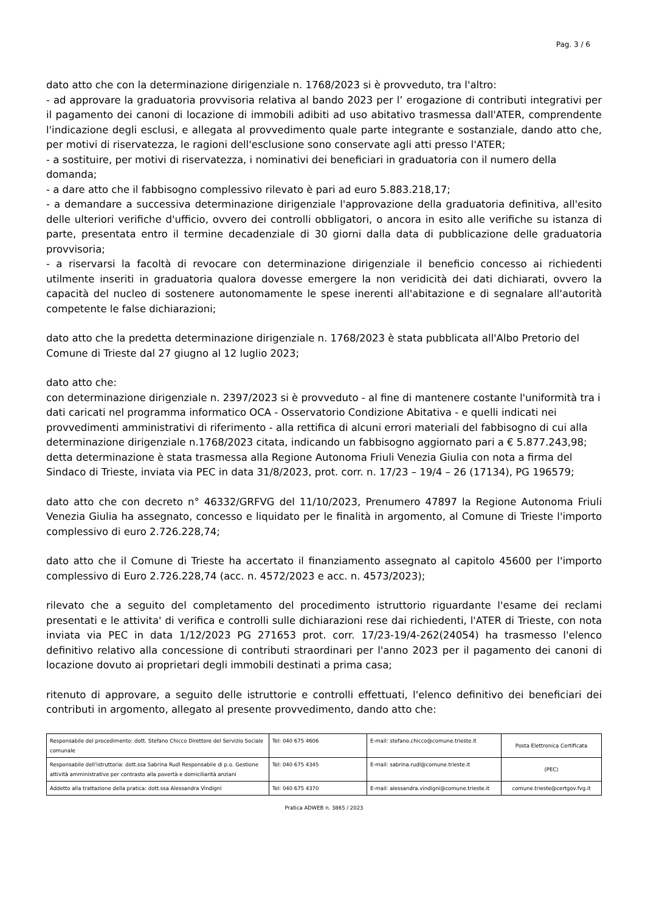Pag. 3 / 6
dato atto che con la determinazione dirigenziale n. 1768/2023 si è provveduto, tra l'altro:
- ad approvare la graduatoria provvisoria relativa al bando 2023 per l’ erogazione di contributi integrativi per il pagamento dei canoni di locazione di immobili adibiti ad uso abitativo trasmessa dall'ATER, comprendente l'indicazione degli esclusi, e allegata al provvedimento quale parte integrante e sostanziale, dando atto che, per motivi di riservatezza, le ragioni dell'esclusione sono conservate agli atti presso l'ATER;
- a sostituire, per motivi di riservatezza, i nominativi dei beneficiari in graduatoria con il numero della domanda;
- a dare atto che il fabbisogno complessivo rilevato è pari ad euro 5.883.218,17;
- a demandare a successiva determinazione dirigenziale l'approvazione della graduatoria definitiva, all'esito delle ulteriori verifiche d'ufficio, ovvero dei controlli obbligatori, o ancora in esito alle verifiche su istanza di parte, presentata entro il termine decadenziale di 30 giorni dalla data di pubblicazione delle graduatoria provvisoria;
- a riservarsi la facoltà di revocare con determinazione dirigenziale il beneficio concesso ai richiedenti utilmente inseriti in graduatoria qualora dovesse emergere la non veridicità dei dati dichiarati, ovvero la capacità del nucleo di sostenere autonomamente le spese inerenti all'abitazione e di segnalare all'autorità competente le false dichiarazioni;
dato atto che la predetta determinazione dirigenziale n. 1768/2023 è stata pubblicata all'Albo Pretorio del Comune di Trieste dal 27 giugno al 12 luglio 2023;
dato atto che:
con determinazione dirigenziale n. 2397/2023 si è provveduto - al fine di mantenere costante l'uniformità tra i dati caricati nel programma informatico OCA - Osservatorio Condizione Abitativa - e quelli indicati nei provvedimenti amministrativi di riferimento - alla rettifica di alcuni errori materiali del fabbisogno di cui alla determinazione dirigenziale n.1768/2023 citata, indicando un fabbisogno aggiornato pari a € 5.877.243,98;
detta determinazione è stata trasmessa alla Regione Autonoma Friuli Venezia Giulia con nota a firma del Sindaco di Trieste, inviata via PEC in data 31/8/2023, prot. corr. n. 17/23 – 19/4 – 26 (17134), PG 196579;
dato atto che con decreto n° 46332/GRFVG del 11/10/2023, Prenumero 47897 la Regione Autonoma Friuli Venezia Giulia ha assegnato, concesso e liquidato per le finalità in argomento, al Comune di Trieste l'importo complessivo di euro 2.726.228,74;
dato atto che il Comune di Trieste ha accertato il finanziamento assegnato al capitolo 45600 per l'importo complessivo di Euro 2.726.228,74 (acc. n. 4572/2023 e acc. n. 4573/2023);
rilevato che a seguito del completamento del procedimento istruttorio riguardante l'esame dei reclami presentati e le attivita' di verifica e controlli sulle dichiarazioni rese dai richiedenti, l'ATER di Trieste, con nota inviata via PEC in data 1/12/2023 PG 271653 prot. corr. 17/23-19/4-262(24054) ha trasmesso l'elenco definitivo relativo alla concessione di contributi straordinari per l'anno 2023 per il pagamento dei canoni di locazione dovuto ai proprietari degli immobili destinati a prima casa;
ritenuto di approvare, a seguito delle istruttorie e controlli effettuati, l'elenco definitivo dei beneficiari dei contributi in argomento, allegato al presente provvedimento, dando atto che:
| Responsabile del procedimento: dott. Stefano Chicco Direttore del Servizio Sociale comunale | Tel: 040 675 4606 | E-mail: stefano.chicco@comune.trieste.it | Posta Elettronica Certificata |
| Responsabile dell'istruttoria: dott.ssa Sabrina Rudl Responsabile di p.o. Gestione attività amministrative per contrasto alla povertà e domiciliarità anziani | Tel: 040 675 4345 | E-mail: sabrina.rudl@comune.trieste.it | (PEC) |
| Addetto alla trattazione della pratica: dott.ssa Alessandra Vindigni | Tel: 040 675 4370 | E-mail: alessandra.vindigni@comune.trieste.it | comune.trieste@certgov.fvg.it |
Pratica ADWEB n. 3865 / 2023